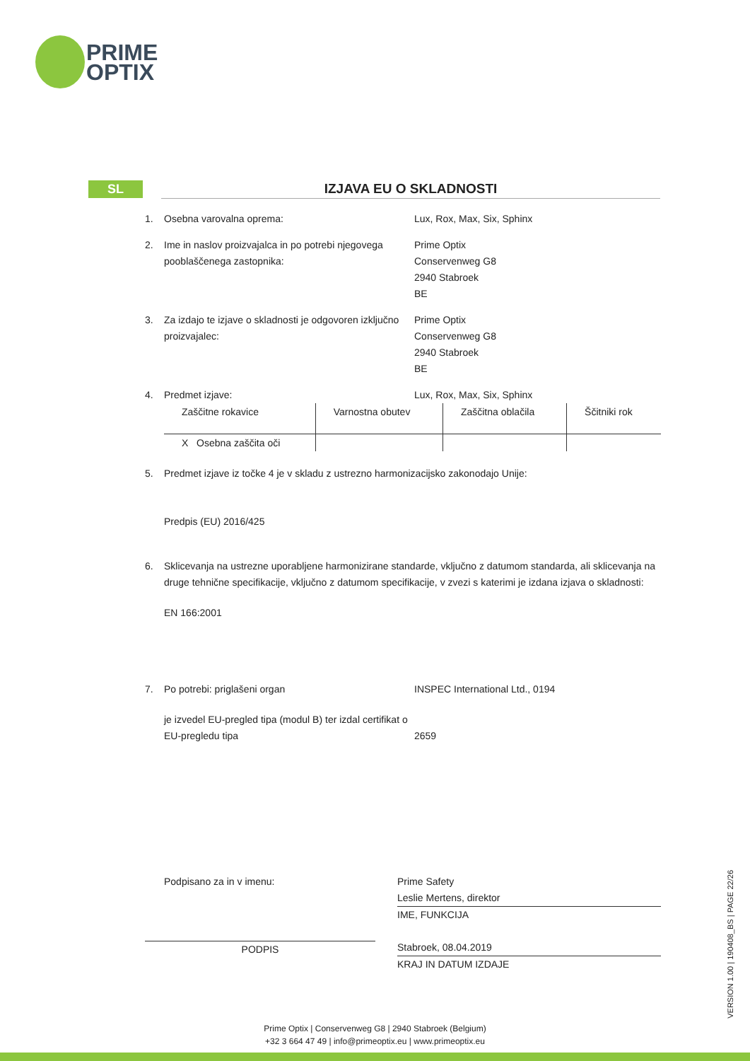PRIME
OPTIX
SL IZJAVA EU O SKLADNOSTI
1. Osebna varovalna oprema: Lux, Rox, Max, Six, Sphinx
2. Ime in naslov proizvajalca in po potrebi njegovega pooblaščenega zastopnika:
Prime Optix
Conservenweg G8
2940 Stabroek
BE
3. Za izdajo te izjave o skladnosti je odgovoren izključno proizvajalec:
Prime Optix
Conservenweg G8
2940 Stabroek
BE
4. Predmet izjave: Lux, Rox, Max, Six, Sphinx
| Zaščitne rokavice | Varnostna obutev | Zaščitna oblačila | Ščitniki rok |
| X Osebna zaščita oči | | | |
5. Predmet izjave iz točke 4 je v skladu z ustrezno harmonizacijsko zakonodajo Unije:
Predpis (EU) 2016/425
6. Sklicevanja na ustrezne uporabljene harmonizirane standarde, vključno z datumom standarda, ali sklicevanja na druge tehnične specifikacije, vključno z datumom specifikacije, v zvezi s katerimi je izdana izjava o skladnosti:
EN 166:2001
7. Po potrebi: priglašeni organ INSPEC International Ltd., 0194
je izvedel EU-pregled tipa (modul B) ter izdal certifikat o EU-pregledu tipa
2659
Podpisano za in v imenu:
PODPIS
Prime Safety
Leslie Mertens, direktor
IME, FUNKCIJA
Stabroek, 08.04.2019
KRAJ IN DATUM IZDAJE
VERSION 1.00 | 190408_BS | PAGE 22/26
Prime Optix | Conservenweg G8 | 2940 Stabroek (Belgium)
+32 3 664 47 49 | info@primeoptix.eu | www.primeoptix.eu